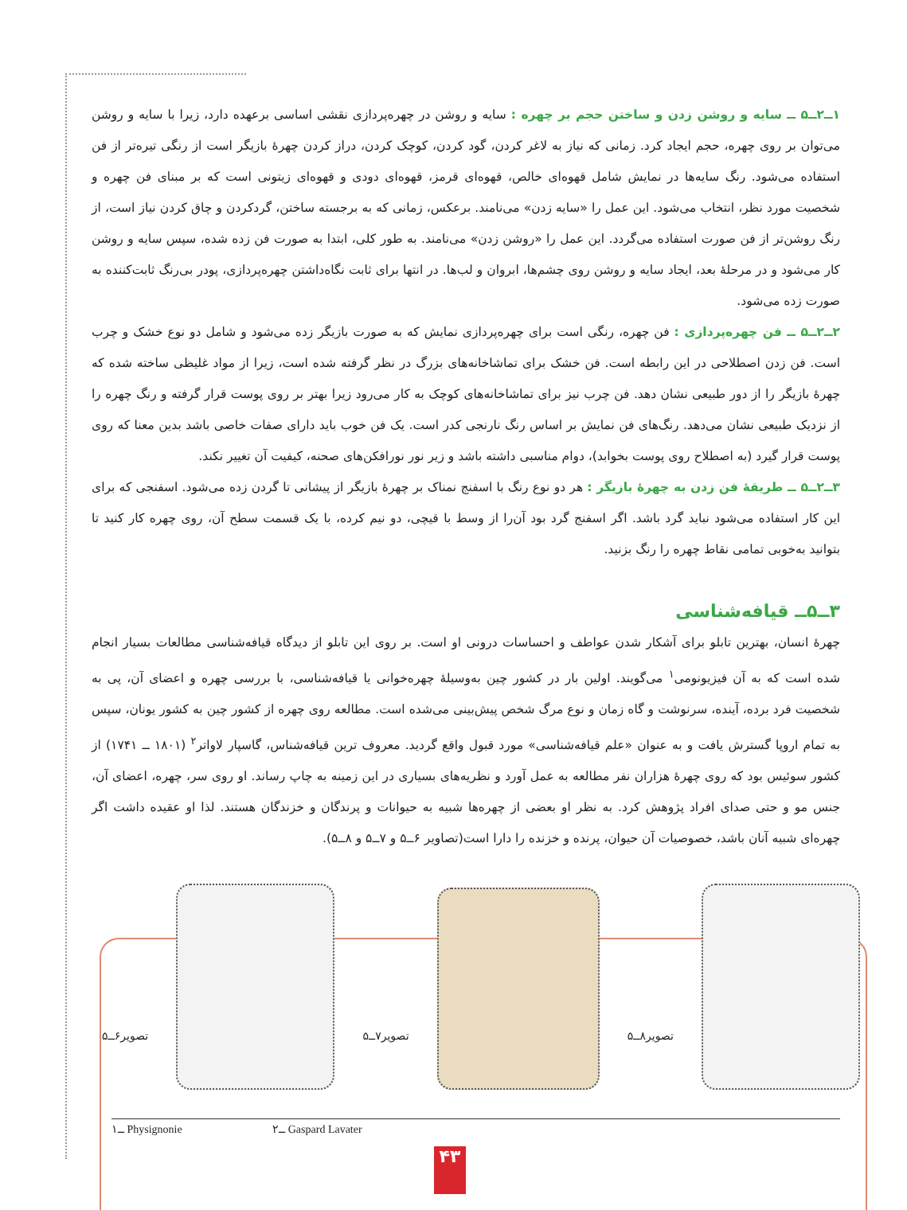۱ــ۲ــ۵ ــ سایه و روشن زدن و ساختن حجم بر چهره : سایه و روشن در چهره‌پردازی نقشی اساسی برعهده دارد، زیرا با سایه و روشن می‌توان بر روی چهره، حجم ایجاد کرد. زمانی که نیاز به لاغر کردن، گود کردن، کوچک کردن، دراز کردن چهرهٔ بازیگر است از رنگی تیره‌تر از فن استفاده می‌شود. رنگ سایه‌ها در نمایش شامل قهوه‌ای خالص، قهوه‌ای قرمز، قهوه‌ای دودی و قهوه‌ای زیتونی است که بر مبنای فن چهره و شخصیت مورد نظر، انتخاب می‌شود. این عمل را «سایه زدن» می‌نامند. برعکس، زمانی که به برجسته ساختن، گردکردن و چاق کردن نیاز است، از رنگ روشن‌تر از فن صورت استفاده می‌گردد. این عمل را «روشن زدن» می‌نامند. به طور کلی، ابتدا به صورت فن زده شده، سپس سایه و روشن کار می‌شود و در مرحلهٔ بعد، ایجاد سایه و روشن روی چشم‌ها، ابروان و لب‌ها. در انتها برای ثابت نگاه‌داشتن چهره‌پردازی، پودر بی‌رنگ ثابت‌کننده به صورت زده می‌شود.
۲ــ۲ــ۵ ــ فن چهره‌پردازی : فن چهره، رنگی است برای چهره‌پردازی نمایش که به صورت بازیگر زده می‌شود و شامل دو نوع خشک و چرب است. فن زدن اصطلاحی در این رابطه است. فن خشک برای تماشاخانه‌های بزرگ در نظر گرفته شده است، زیرا از مواد غلیظی ساخته شده که چهرهٔ بازیگر را از دور طبیعی نشان دهد. فن چرب نیز برای تماشاخانه‌های کوچک به کار می‌رود زیرا بهتر بر روی پوست قرار گرفته و رنگ چهره را از نزدیک طبیعی نشان می‌دهد. رنگ‌های فن نمایش بر اساس رنگ نارنجی کدر است. یک فن خوب باید دارای صفات خاصی باشد بدین معنا که روی پوست قرار گیرد (به اصطلاح روی پوست بخوابد)، دوام مناسبی داشته باشد و زیر نور نورافکن‌های صحنه، کیفیت آن تغییر نکند.
۳ــ۲ــ۵ ــ طریقهٔ فن زدن به چهرهٔ بازیگر : هر دو نوع رنگ با اسفنج نمناک بر چهرهٔ بازیگر از پیشانی تا گردن زده می‌شود. اسفنجی که برای این کار استفاده می‌شود نباید گرد باشد. اگر اسفنج گرد بود آن‌را از وسط با قیچی، دو نیم کرده، با یک قسمت سطح آن، روی چهره کار کنید تا بتوانید به‌خوبی تمامی نقاط چهره را رنگ بزنید.
۳ــ۵ــ قیافه‌شناسی
چهرهٔ انسان، بهترین تابلو برای آشکار شدن عواطف و احساسات درونی او است. بر روی این تابلو از دیدگاه قیافه‌شناسی مطالعات بسیار انجام شده است که به آن فیزیونومی<sup>۱</sup> می‌گویند. اولین بار در کشور چین به‌وسیلهٔ چهره‌خوانی یا قیافه‌شناسی، با بررسی چهره و اعضای آن، پی به شخصیت فرد برده، آینده، سرنوشت و گاه زمان و نوع مرگ شخص پیش‌بینی می‌شده است. مطالعه روی چهره از کشور چین به کشور یونان، سپس به تمام اروپا گسترش یافت و به عنوان «علم قیافه‌شناسی» مورد قبول واقع گردید. معروف ترین قیافه‌شناس، گاسپار لاواتر<sup>۲</sup> (۱۸۰۱ ــ ۱۷۴۱) از کشور سوئیس بود که روی چهرهٔ هزاران نفر مطالعه به عمل آورد و نظریه‌های بسیاری در این زمینه به چاپ رساند. او روی سر، چهره، اعضای آن، جنس مو و حتی صدای افراد پژوهش کرد. به نظر او بعضی از چهره‌ها شبیه به حیوانات و پرندگان و خزندگان هستند. لذا او عقیده داشت اگر چهره‌ای شبیه آنان باشد، خصوصیات آن حیوان، پرنده و خزنده را دارا است(تصاویر ۶ــ۵ و ۷ــ۵ و ۸ــ۵).
تصویر۶ــ۵
تصویر۷ــ۵
تصویر۸ــ۵
۱ــ Physignonie ۲ــ Gaspard Lavater
۴۳